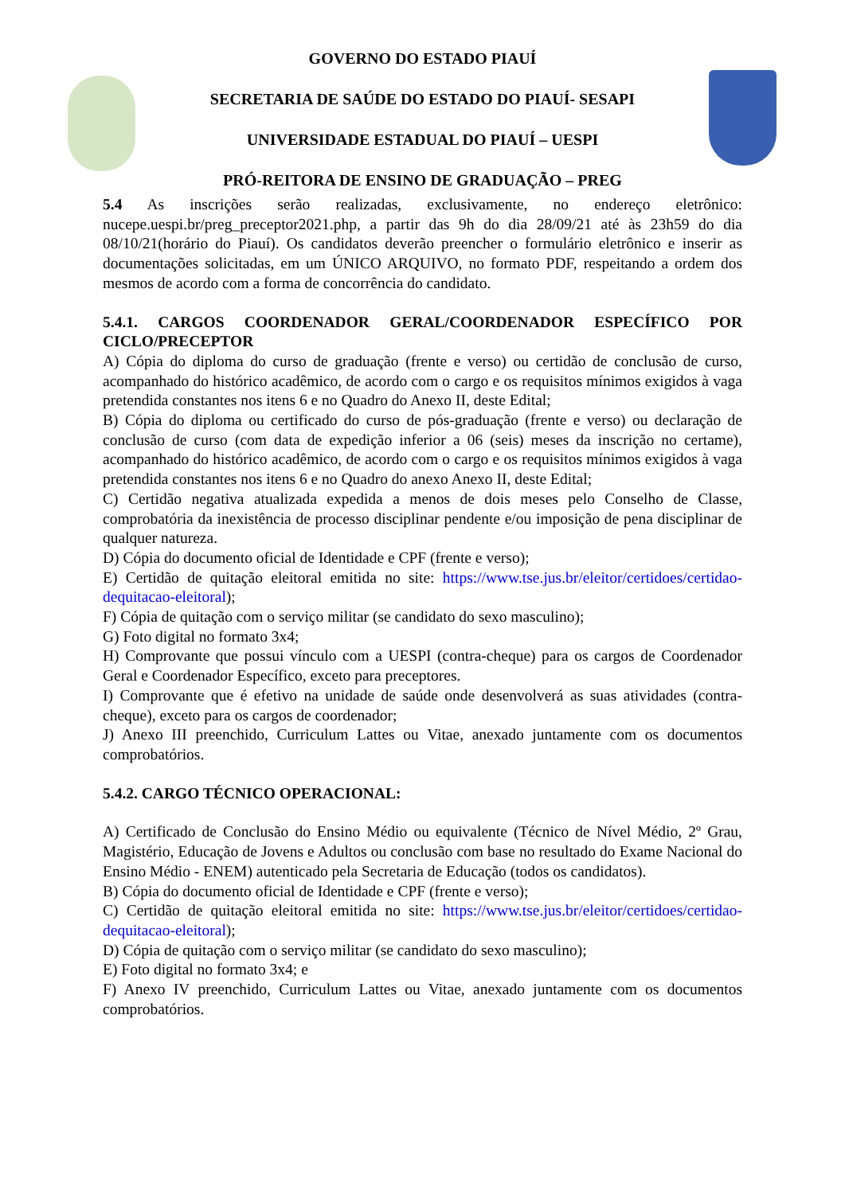GOVERNO DO ESTADO PIAUÍ
SECRETARIA DE SAÚDE DO ESTADO DO PIAUÍ- SESAPI
UNIVERSIDADE ESTADUAL DO PIAUÍ – UESPI
PRÓ-REITORA DE ENSINO DE GRADUAÇÃO – PREG
5.4 As inscrições serão realizadas, exclusivamente, no endereço eletrônico: nucepe.uespi.br/preg_preceptor2021.php, a partir das 9h do dia 28/09/21 até às 23h59 do dia 08/10/21(horário do Piauí). Os candidatos deverão preencher o formulário eletrônico e inserir as documentações solicitadas, em um ÚNICO ARQUIVO, no formato PDF, respeitando a ordem dos mesmos de acordo com a forma de concorrência do candidato.
5.4.1. CARGOS COORDENADOR GERAL/COORDENADOR ESPECÍFICO POR CICLO/PRECEPTOR
A) Cópia do diploma do curso de graduação (frente e verso) ou certidão de conclusão de curso, acompanhado do histórico acadêmico, de acordo com o cargo e os requisitos mínimos exigidos à vaga pretendida constantes nos itens 6 e no Quadro do Anexo II, deste Edital;
B) Cópia do diploma ou certificado do curso de pós-graduação (frente e verso) ou declaração de conclusão de curso (com data de expedição inferior a 06 (seis) meses da inscrição no certame), acompanhado do histórico acadêmico, de acordo com o cargo e os requisitos mínimos exigidos à vaga pretendida constantes nos itens 6 e no Quadro do anexo Anexo II, deste Edital;
C) Certidão negativa atualizada expedida a menos de dois meses pelo Conselho de Classe, comprobatória da inexistência de processo disciplinar pendente e/ou imposição de pena disciplinar de qualquer natureza.
D) Cópia do documento oficial de Identidade e CPF (frente e verso);
E) Certidão de quitação eleitoral emitida no site: https://www.tse.jus.br/eleitor/certidoes/certidao-dequitacao-eleitoral);
F) Cópia de quitação com o serviço militar (se candidato do sexo masculino);
G) Foto digital no formato 3x4;
H) Comprovante que possui vínculo com a UESPI (contra-cheque) para os cargos de Coordenador Geral e Coordenador Específico, exceto para preceptores.
I) Comprovante que é efetivo na unidade de saúde onde desenvolverá as suas atividades (contra-cheque), exceto para os cargos de coordenador;
J) Anexo III preenchido, Curriculum Lattes ou Vitae, anexado juntamente com os documentos comprobatórios.
5.4.2. CARGO TÉCNICO OPERACIONAL:
A) Certificado de Conclusão do Ensino Médio ou equivalente (Técnico de Nível Médio, 2º Grau, Magistério, Educação de Jovens e Adultos ou conclusão com base no resultado do Exame Nacional do Ensino Médio - ENEM) autenticado pela Secretaria de Educação (todos os candidatos).
B) Cópia do documento oficial de Identidade e CPF (frente e verso);
C) Certidão de quitação eleitoral emitida no site: https://www.tse.jus.br/eleitor/certidoes/certidao-dequitacao-eleitoral);
D) Cópia de quitação com o serviço militar (se candidato do sexo masculino);
E) Foto digital no formato 3x4; e
F) Anexo IV preenchido, Curriculum Lattes ou Vitae, anexado juntamente com os documentos comprobatórios.